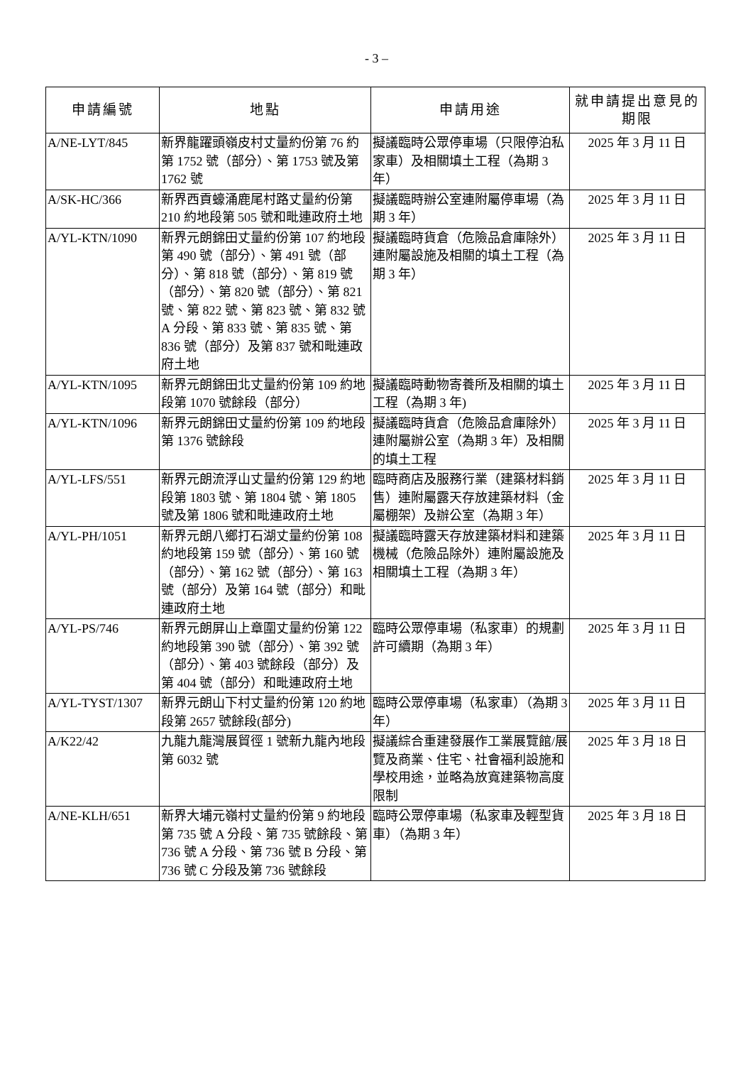- 3 –
| 申請編號 | 地點 | 申請用途 | 就申請提出意見的期限 |
| --- | --- | --- | --- |
| A/NE-LYT/845 | 新界龍躍頭嶺皮村丈量約份第 76 約第 1752 號（部分）、第 1753 號及第 1762 號 | 擬議臨時公眾停車場（只限停泊私家車）及相關填土工程（為期 3 年） | 2025 年 3 月 11 日 |
| A/SK-HC/366 | 新界西貢蠔涌鹿尾村路丈量約份第 210 約地段第 505 號和毗連政府土地 | 擬議臨時辦公室連附屬停車場（為期 3 年） | 2025 年 3 月 11 日 |
| A/YL-KTN/1090 | 新界元朗錦田丈量約份第 107 約地段第 490 號（部分）、第 491 號（部分）、第 818 號（部分）、第 819 號（部分）、第 820 號（部分）、第 821 號、第 822 號、第 823 號、第 832 號 A 分段、第 833 號、第 835 號、第 836 號（部分）及第 837 號和毗連政府土地 | 擬議臨時貨倉（危險品倉庫除外）連附屬設施及相關的填土工程（為期 3 年） | 2025 年 3 月 11 日 |
| A/YL-KTN/1095 | 新界元朗錦田北丈量約份第 109 約地段第 1070 號餘段（部分） | 擬議臨時動物寄養所及相關的填土工程（為期 3 年) | 2025 年 3 月 11 日 |
| A/YL-KTN/1096 | 新界元朗錦田丈量約份第 109 約地段第 1376 號餘段 | 擬議臨時貨倉（危險品倉庫除外）連附屬辦公室（為期 3 年）及相關的填土工程 | 2025 年 3 月 11 日 |
| A/YL-LFS/551 | 新界元朗流浮山丈量約份第 129 約地段第 1803 號、第 1804 號、第 1805 號及第 1806 號和毗連政府土地 | 臨時商店及服務行業（建築材料銷售）連附屬露天存放建築材料（金屬棚架）及辦公室（為期 3 年） | 2025 年 3 月 11 日 |
| A/YL-PH/1051 | 新界元朗八鄉打石湖丈量約份第 108 約地段第 159 號（部分）、第 160 號（部分）、第 162 號（部分）、第 163 號（部分）及第 164 號（部分）和毗連政府土地 | 擬議臨時露天存放建築材料和建築機械（危險品除外）連附屬設施及相關填土工程（為期 3 年） | 2025 年 3 月 11 日 |
| A/YL-PS/746 | 新界元朗屏山上章圍丈量約份第 122 約地段第 390 號（部分）、第 392 號（部分）、第 403 號餘段（部分）及第 404 號（部分）和毗連政府土地 | 臨時公眾停車場（私家車）的規劃許可續期（為期 3 年） | 2025 年 3 月 11 日 |
| A/YL-TYST/1307 | 新界元朗山下村丈量約份第 120 約地段第 2657 號餘段(部分) | 臨時公眾停車場（私家車）（為期 3 年） | 2025 年 3 月 11 日 |
| A/K22/42 | 九龍九龍灣展貿徑 1 號新九龍內地段第 6032 號 | 擬議綜合重建發展作工業展覽館/展覽及商業、住宅、社會福利設施和學校用途，並略為放寬建築物高度限制 | 2025 年 3 月 18 日 |
| A/NE-KLH/651 | 新界大埔元嶺村丈量約份第 9 約地段第 735 號 A 分段、第 735 號餘段、第 736 號 A 分段、第 736 號 B 分段、第 736 號 C 分段及第 736 號餘段 | 臨時公眾停車場（私家車及輕型貨車）（為期 3 年） | 2025 年 3 月 18 日 |